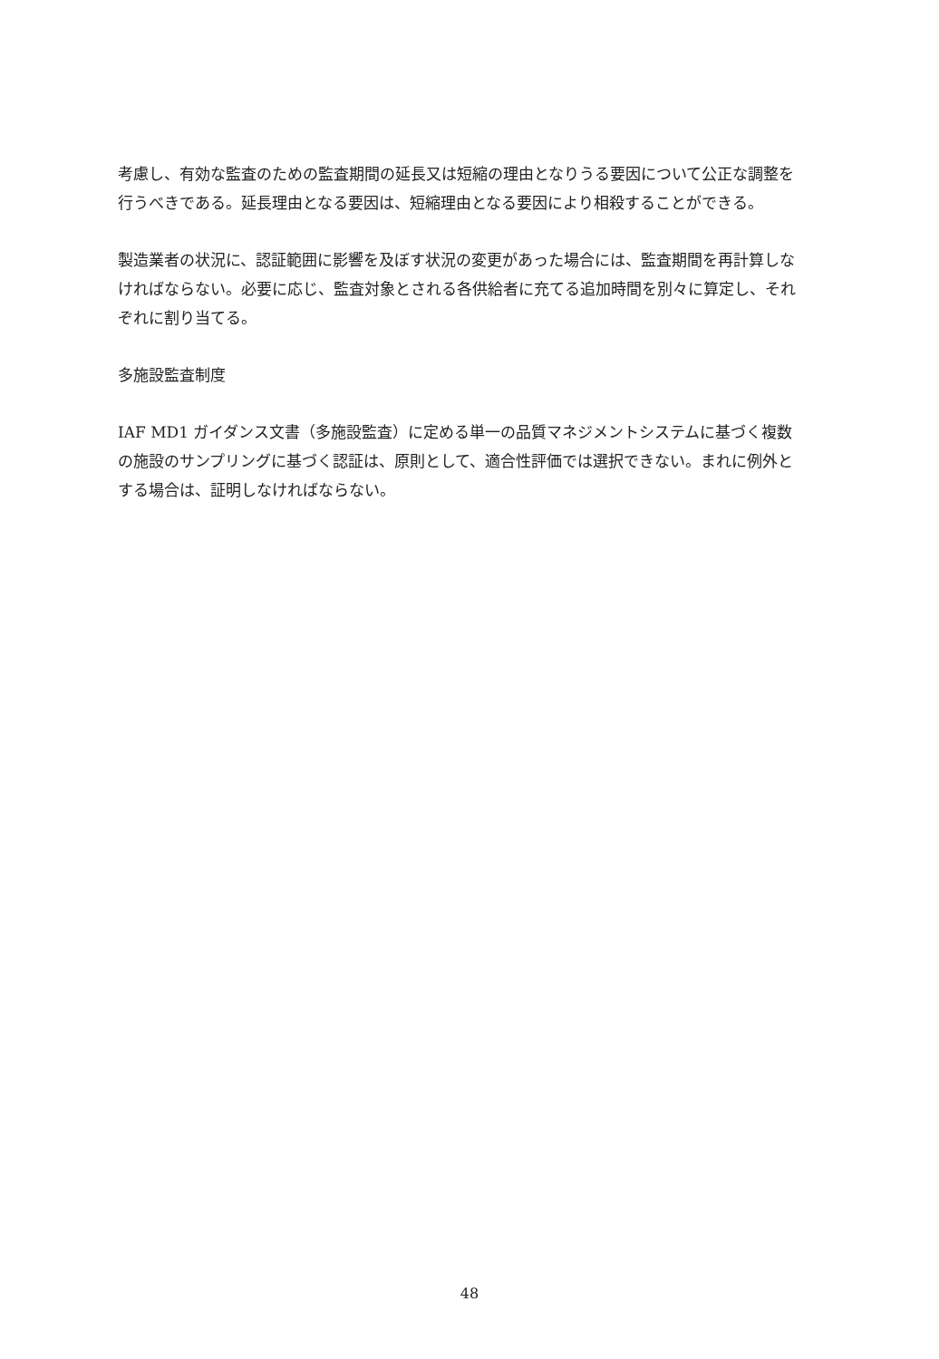考慮し、有効な監査のための監査期間の延長又は短縮の理由となりうる要因について公正な調整を行うべきである。延長理由となる要因は、短縮理由となる要因により相殺することができる。
製造業者の状況に、認証範囲に影響を及ぼす状況の変更があった場合には、監査期間を再計算しなければならない。必要に応じ、監査対象とされる各供給者に充てる追加時間を別々に算定し、それぞれに割り当てる。
多施設監査制度
IAF MD1 ガイダンス文書（多施設監査）に定める単一の品質マネジメントシステムに基づく複数の施設のサンプリングに基づく認証は、原則として、適合性評価では選択できない。まれに例外とする場合は、証明しなければならない。
48